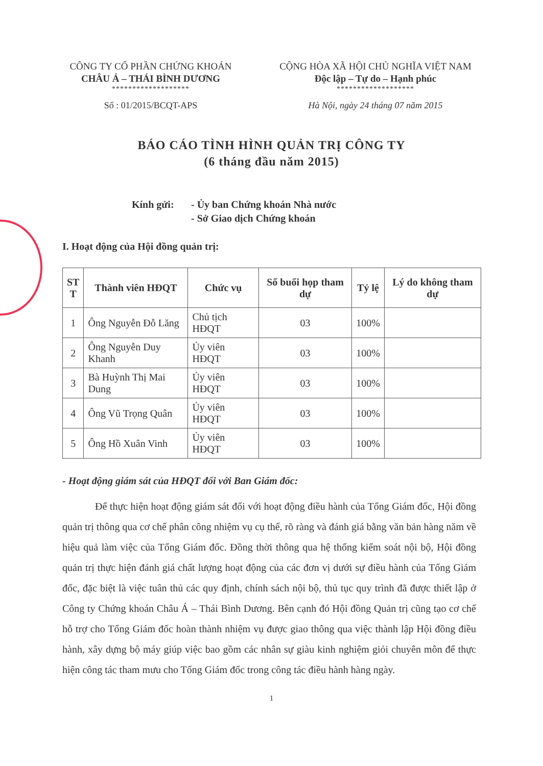CÔNG TY CỔ PHẦN CHỨNG KHOÁN
CHÂU Á – THÁI BÌNH DƯƠNG
*******************
Số : 01/2015/BCQT-APS
CỘNG HÒA XÃ HỘI CHỦ NGHĨA VIỆT NAM
Độc lập – Tự do – Hạnh phúc
*******************
Hà Nội, ngày 24 tháng 07 năm 2015
BÁO CÁO TÌNH HÌNH QUẢN TRỊ CÔNG TY
(6 tháng đầu năm 2015)
Kính gửi: - Ủy ban Chứng khoán Nhà nước
- Sở Giao dịch Chứng khoán
I. Hoạt động của Hội đồng quản trị:
| ST T | Thành viên HĐQT | Chức vụ | Số buổi họp tham dự | Tỷ lệ | Lý do không tham dự |
| --- | --- | --- | --- | --- | --- |
| 1 | Ông Nguyễn Đỗ Lăng | Chủ tịch HĐQT | 03 | 100% | |
| 2 | Ông Nguyễn Duy Khanh | Ủy viên HĐQT | 03 | 100% | |
| 3 | Bà Huỳnh Thị Mai Dung | Ủy viên HĐQT | 03 | 100% | |
| 4 | Ông Vũ Trọng Quân | Ủy viên HĐQT | 03 | 100% | |
| 5 | Ông Hồ Xuân Vinh | Ủy viên HĐQT | 03 | 100% | |
- Hoạt động giám sát của HĐQT đối với Ban Giám đốc:
Để thực hiện hoạt động giám sát đối với hoạt động điều hành của Tổng Giám đốc, Hội đồng quản trị thông qua cơ chế phân công nhiệm vụ cụ thể, rõ ràng và đánh giá bằng văn bản hàng năm về hiệu quả làm việc của Tổng Giám đốc. Đồng thời thông qua hệ thống kiểm soát nội bộ, Hội đồng quản trị thực hiện đánh giá chất lượng hoạt động của các đơn vị dưới sự điều hành của Tổng Giám đốc, đặc biệt là việc tuân thủ các quy định, chính sách nội bộ, thủ tục quy trình đã được thiết lập ở Công ty Chứng khoán Châu Á – Thái Bình Dương. Bên cạnh đó Hội đồng Quản trị cũng tạo cơ chế hỗ trợ cho Tổng Giám đốc hoàn thành nhiệm vụ được giao thông qua việc thành lập Hội đồng điều hành, xây dựng bộ máy giúp việc bao gồm các nhân sự giàu kinh nghiệm giỏi chuyên môn để thực hiện công tác tham mưu cho Tổng Giám đốc trong công tác điều hành hàng ngày.
1